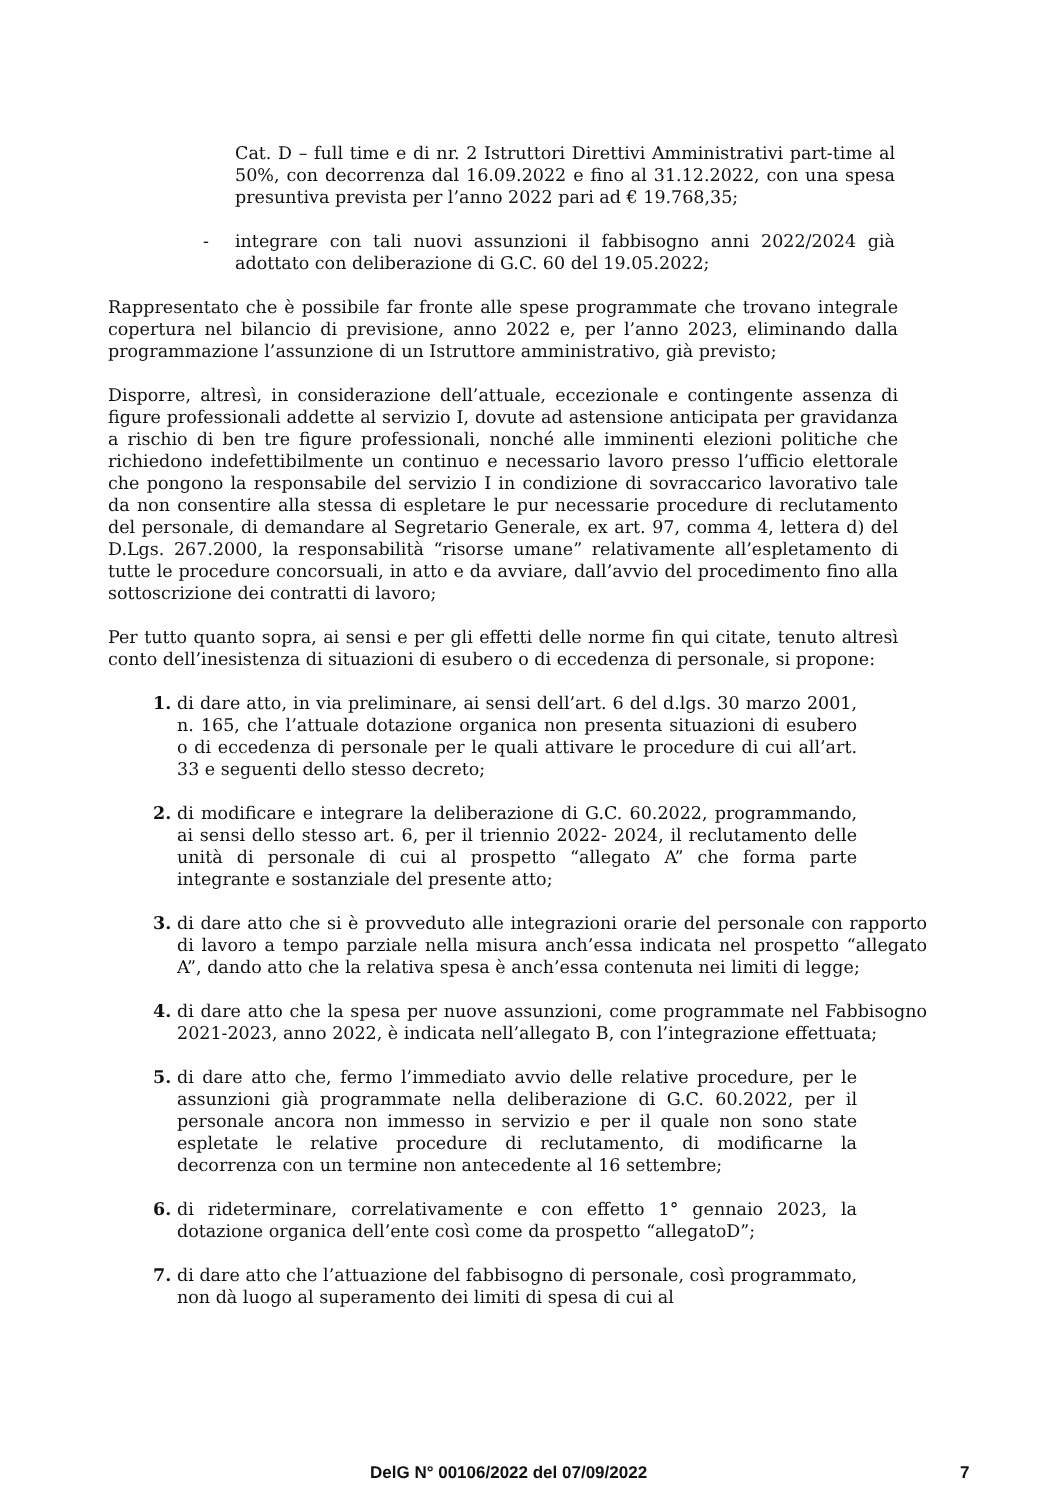Cat. D – full time e di nr. 2 Istruttori Direttivi Amministrativi part-time al 50%, con decorrenza dal 16.09.2022 e fino al 31.12.2022, con una spesa presuntiva prevista per l’anno 2022 pari ad € 19.768,35;
- integrare con tali nuovi assunzioni il fabbisogno anni 2022/2024 già adottato con deliberazione di G.C. 60 del 19.05.2022;
Rappresentato che è possibile far fronte alle spese programmate che trovano integrale copertura nel bilancio di previsione, anno 2022 e, per l’anno 2023, eliminando dalla programmazione l’assunzione di un Istruttore amministrativo, già previsto;
Disporre, altresì, in considerazione dell’attuale, eccezionale e contingente assenza di figure professionali addette al servizio I, dovute ad astensione anticipata per gravidanza a rischio di ben tre figure professionali, nonché alle imminenti elezioni politiche che richiedono indefettibilmente un continuo e necessario lavoro presso l’ufficio elettorale che pongono la responsabile del servizio I in condizione di sovraccarico lavorativo tale da non consentire alla stessa di espletare le pur necessarie procedure di reclutamento del personale, di demandare al Segretario Generale, ex art. 97, comma 4, lettera d) del D.Lgs. 267.2000, la responsabilità “risorse umane” relativamente all’espletamento di tutte le procedure concorsuali, in atto e da avviare, dall’avvio del procedimento fino alla sottoscrizione dei contratti di lavoro;
Per tutto quanto sopra, ai sensi e per gli effetti delle norme fin qui citate, tenuto altresì conto dell’inesistenza di situazioni di esubero o di eccedenza di personale, si propone:
1. di dare atto, in via preliminare, ai sensi dell’art. 6 del d.lgs. 30 marzo 2001, n. 165, che l’attuale dotazione organica non presenta situazioni di esubero o di eccedenza di personale per le quali attivare le procedure di cui all’art. 33 e seguenti dello stesso decreto;
2. di modificare e integrare la deliberazione di G.C. 60.2022, programmando, ai sensi dello stesso art. 6, per il triennio 2022- 2024, il reclutamento delle unità di personale di cui al prospetto “allegato A” che forma parte integrante e sostanziale del presente atto;
3. di dare atto che si è provveduto alle integrazioni orarie del personale con rapporto di lavoro a tempo parziale nella misura anch’essa indicata nel prospetto “allegato A”, dando atto che la relativa spesa è anch’essa contenuta nei limiti di legge;
4. di dare atto che la spesa per nuove assunzioni, come programmate nel Fabbisogno 2021-2023, anno 2022, è indicata nell’allegato B, con l’integrazione effettuata;
5. di dare atto che, fermo l’immediato avvio delle relative procedure, per le assunzioni già programmate nella deliberazione di G.C. 60.2022, per il personale ancora non immesso in servizio e per il quale non sono state espletate le relative procedure di reclutamento, di modificarne la decorrenza con un termine non antecedente al 16 settembre;
6. di rideterminare, correlativamente e con effetto 1° gennaio 2023, la dotazione organica dell’ente così come da prospetto “allegatoD”;
7. di dare atto che l’attuazione del fabbisogno di personale, così programmato, non dà luogo al superamento dei limiti di spesa di cui al
DelG N° 00106/2022 del 07/09/2022 7